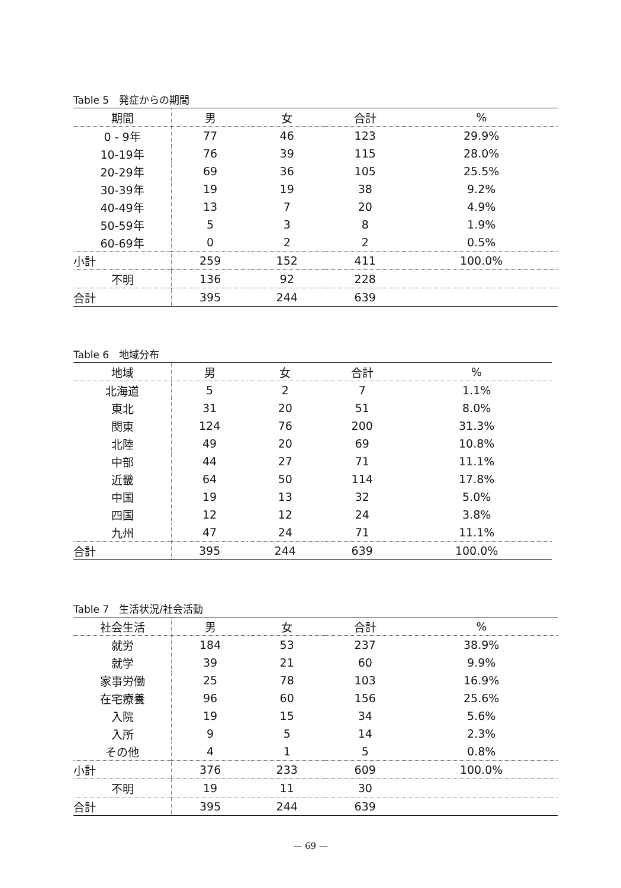Table 5　発症からの期間
| 期間 | 男 | 女 | 合計 | % |
| --- | --- | --- | --- | --- |
| 0 - 9年 | 77 | 46 | 123 | 29.9% |
| 10-19年 | 76 | 39 | 115 | 28.0% |
| 20-29年 | 69 | 36 | 105 | 25.5% |
| 30-39年 | 19 | 19 | 38 | 9.2% |
| 40-49年 | 13 | 7 | 20 | 4.9% |
| 50-59年 | 5 | 3 | 8 | 1.9% |
| 60-69年 | 0 | 2 | 2 | 0.5% |
| 小計 | 259 | 152 | 411 | 100.0% |
| 不明 | 136 | 92 | 228 | |
| 合計 | 395 | 244 | 639 | |
Table 6　地域分布
| 地域 | 男 | 女 | 合計 | % |
| --- | --- | --- | --- | --- |
| 北海道 | 5 | 2 | 7 | 1.1% |
| 東北 | 31 | 20 | 51 | 8.0% |
| 関東 | 124 | 76 | 200 | 31.3% |
| 北陸 | 49 | 20 | 69 | 10.8% |
| 中部 | 44 | 27 | 71 | 11.1% |
| 近畿 | 64 | 50 | 114 | 17.8% |
| 中国 | 19 | 13 | 32 | 5.0% |
| 四国 | 12 | 12 | 24 | 3.8% |
| 九州 | 47 | 24 | 71 | 11.1% |
| 合計 | 395 | 244 | 639 | 100.0% |
Table 7　生活状況/社会活動
| 社会生活 | 男 | 女 | 合計 | % |
| --- | --- | --- | --- | --- |
| 就労 | 184 | 53 | 237 | 38.9% |
| 就学 | 39 | 21 | 60 | 9.9% |
| 家事労働 | 25 | 78 | 103 | 16.9% |
| 在宅療養 | 96 | 60 | 156 | 25.6% |
| 入院 | 19 | 15 | 34 | 5.6% |
| 入所 | 9 | 5 | 14 | 2.3% |
| その他 | 4 | 1 | 5 | 0.8% |
| 小計 | 376 | 233 | 609 | 100.0% |
| 不明 | 19 | 11 | 30 | |
| 合計 | 395 | 244 | 639 | |
— 69 —